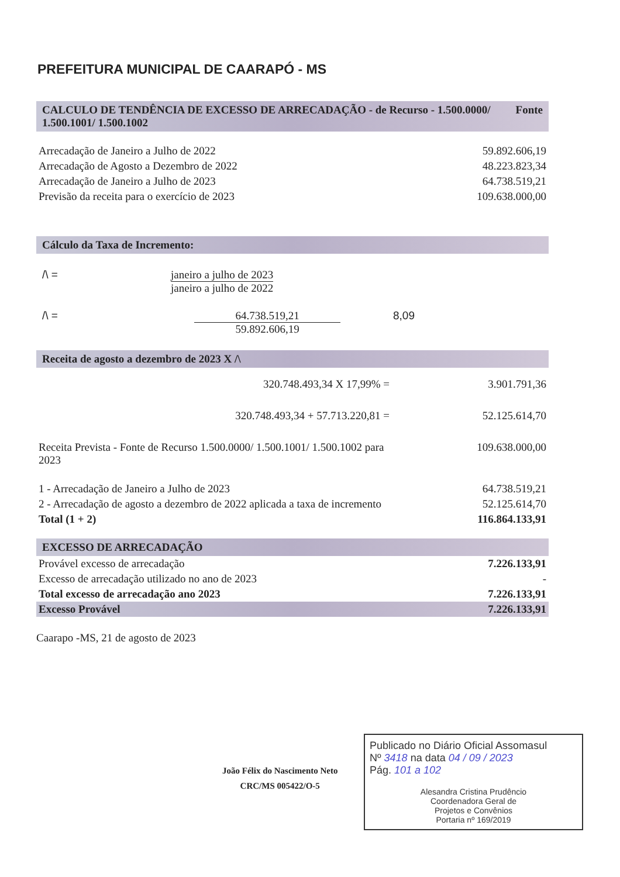PREFEITURA MUNICIPAL DE CAARAPÓ - MS
CALCULO DE TENDÊNCIA DE EXCESSO DE ARRECADAÇÃO - de Recurso - 1.500.0000/ 1.500.1001/ 1.500.1002 Fonte
| Arrecadação de Janeiro a Julho de 2022 | 59.892.606,19 |
| Arrecadação de Agosto a Dezembro de 2022 | 48.223.823,34 |
| Arrecadação de Janeiro a Julho de 2023 | 64.738.519,21 |
| Previsão da receita para o exercício de 2023 | 109.638.000,00 |
Cálculo da Taxa de Incremento:
/\ = janeiro a julho de 2023 janeiro a julho de 2022
/\ = 64.738.519,21 59.892.606,19 8,09
Receita de agosto a dezembro de 2023 X /\
| 320.748.493,34 X 17,99% = | 3.901.791,36 |
| 320.748.493,34 + 57.713.220,81 = | 52.125.614,70 |
| Receita Prevista - Fonte de Recurso 1.500.0000/ 1.500.1001/ 1.500.1002 para 2023 | 109.638.000,00 |
| 1 - Arrecadação de Janeiro a Julho de 2023 | 64.738.519,21 |
| 2 - Arrecadação de agosto a dezembro de 2022 aplicada a taxa de incremento | 52.125.614,70 |
| Total (1 + 2) | 116.864.133,91 |
EXCESSO DE ARRECADAÇÃO
| Provável excesso de arrecadação | 7.226.133,91 |
| Excesso de arrecadação utilizado no ano de 2023 | - |
| Total excesso de arrecadação ano 2023 | 7.226.133,91 |
| Excesso Provável | 7.226.133,91 |
Caarapo -MS, 21 de agosto de 2023
João Félix do Nascimento Neto
CRC/MS 005422/O-5
Publicado no Diário Oficial Assomasul
Nº 3418 na data 04 / 09 / 2023
Pág. 101 a 102
Alesandra Cristina Prudêncio
Coordenadora Geral de
Projetos e Convênios
Portaria nº 169/2019